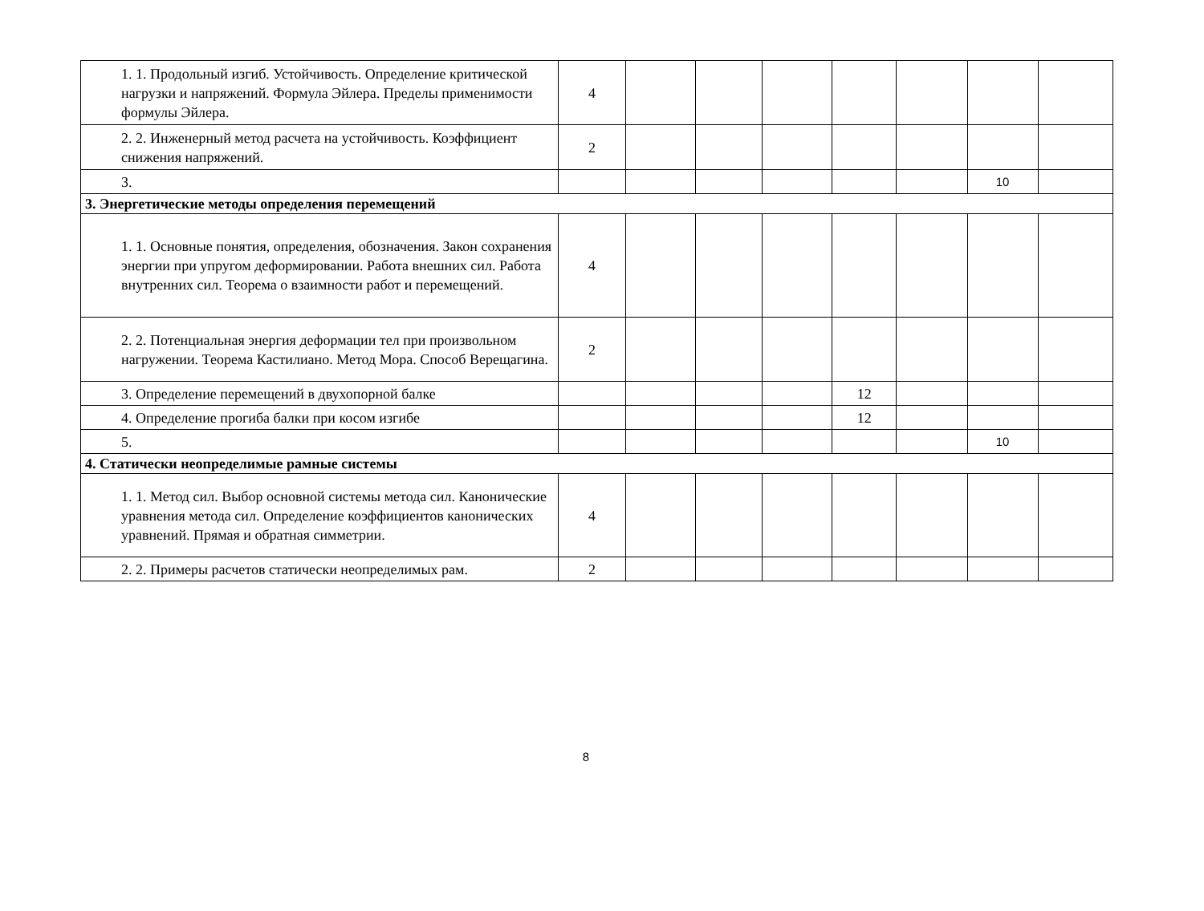| 1. 1. Продольный изгиб. Устойчивость. Определение критической нагрузки и напряжений. Формула Эйлера. Пределы применимости формулы Эйлера. | 4 | | | | | | | |
| 2. 2. Инженерный метод расчета на устойчивость. Коэффициент снижения напряжений. | 2 | | | | | | | |
| 3. | | | | | | | 10 | |
| 3. Энергетические методы определения перемещений | | | | | | | | |
| 1. 1. Основные понятия, определения, обозначения. Закон сохранения энергии при упругом деформировании. Работа внешних сил. Работа внутренних сил. Теорема о взаимности работ и перемещений. | 4 | | | | | | | |
| 2. 2. Потенциальная энергия деформации тел при произвольном нагружении. Теорема Кастилиано. Метод Мора. Способ Верещагина. | 2 | | | | | | | |
| 3. Определение перемещений в двухопорной балке | | | | | 12 | | | |
| 4. Определение прогиба балки при косом изгибе | | | | | 12 | | | |
| 5. | | | | | | | 10 | |
| 4. Статически неопределимые рамные системы | | | | | | | | |
| 1. 1. Метод сил. Выбор основной системы метода сил. Канонические уравнения метода сил. Определение коэффициентов канонических уравнений. Прямая и обратная симметрии. | 4 | | | | | | | |
| 2. 2. Примеры расчетов статически неопределимых рам. | 2 | | | | | | | |
8